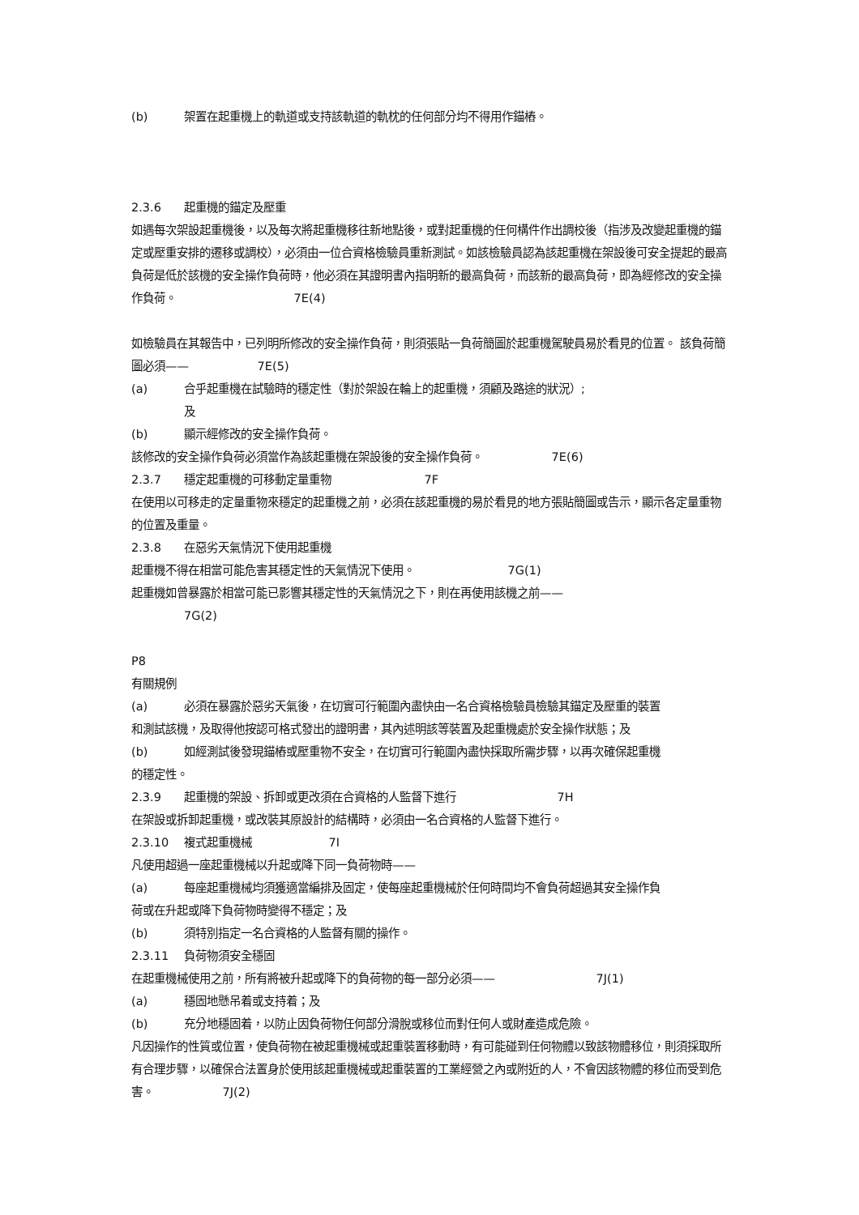(b) 架置在起重機上的軌道或支持該軌道的軌枕的任何部分均不得用作錨樁。
2.3.6 起重機的錨定及壓重
如遇每次架設起重機後，以及每次將起重機移往新地點後，或對起重機的任何構件作出調校後（指涉及改變起重機的錨定或壓重安排的遷移或調校），必須由一位合資格檢驗員重新測試。如該檢驗員認為該起重機在架設後可安全提起的最高負荷是低於該機的安全操作負荷時，他必須在其證明書內指明新的最高負荷，而該新的最高負荷，即為經修改的安全操作負荷。 7E(4)
如檢驗員在其報告中，已列明所修改的安全操作負荷，則須張貼一負荷簡圖於起重機駕駛員易於看見的位置。 該負荷簡圖必須—— 7E(5)
(a) 合乎起重機在試驗時的穩定性（對於架設在輪上的起重機，須顧及路途的狀況）;
及
(b) 顯示經修改的安全操作負荷。
該修改的安全操作負荷必須當作為該起重機在架設後的安全操作負荷。 7E(6)
2.3.7 穩定起重機的可移動定量重物 7F
在使用以可移走的定量重物來穩定的起重機之前，必須在該起重機的易於看見的地方張貼簡圖或告示，顯示各定量重物的位置及重量。
2.3.8 在惡劣天氣情況下使用起重機
起重機不得在相當可能危害其穩定性的天氣情況下使用。 7G(1)
起重機如曾暴露於相當可能已影響其穩定性的天氣情況之下，則在再使用該機之前——
7G(2)
P8
有關規例
(a) 必須在暴露於惡劣天氣後，在切實可行範圍內盡快由一名合資格檢驗員檢驗其錨定及壓重的裝置
和測試該機，及取得他按認可格式發出的證明書，其內述明該等裝置及起重機處於安全操作狀態；及
(b) 如經測試後發現錨樁或壓重物不安全，在切實可行範圍內盡快採取所需步驟，以再次確保起重機
的穩定性。
2.3.9 起重機的架設、拆卸或更改須在合資格的人監督下進行 7H
在架設或拆卸起重機，或改裝其原設計的結構時，必須由一名合資格的人監督下進行。
2.3.10 複式起重機械 7I
凡使用超過一座起重機械以升起或降下同一負荷物時——
(a) 每座起重機械均須獲適當編排及固定，使每座起重機械於任何時間均不會負荷超過其安全操作負
荷或在升起或降下負荷物時變得不穩定；及
(b) 須特別指定一名合資格的人監督有關的操作。
2.3.11 負荷物須安全穩固
在起重機械使用之前，所有將被升起或降下的負荷物的每一部分必須—— 7J(1)
(a) 穩固地懸吊着或支持着；及
(b) 充分地穩固着，以防止因負荷物任何部分滑脫或移位而對任何人或財產造成危險。
凡因操作的性質或位置，使負荷物在被起重機械或起重裝置移動時，有可能碰到任何物體以致該物體移位，則須採取所有合理步驟，以確保合法置身於使用該起重機械或起重裝置的工業經營之內或附近的人，不會因該物體的移位而受到危害。 7J(2)